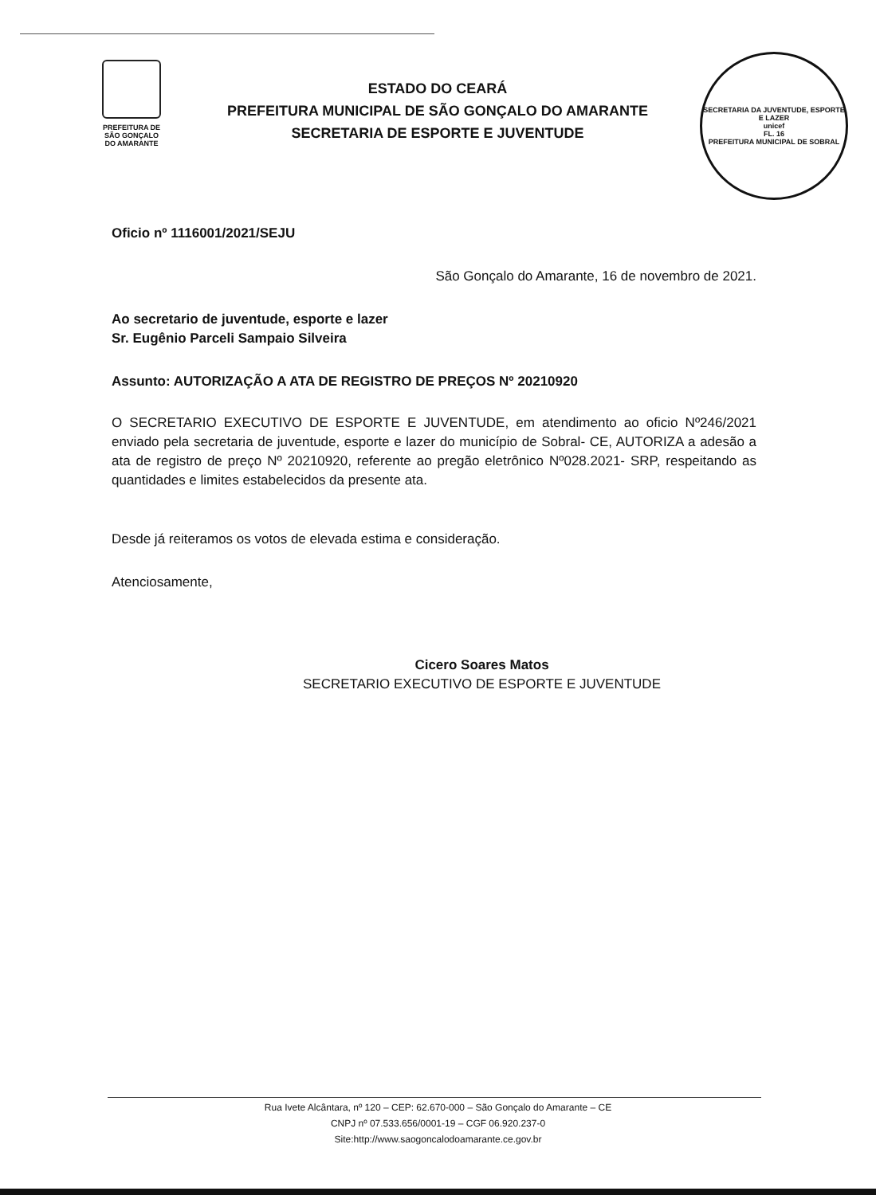PREFEITURA DE
SÃO GONÇALO
DO AMARANTE
ESTADO DO CEARÁ
PREFEITURA MUNICIPAL DE SÃO GONÇALO DO AMARANTE
SECRETARIA DE ESPORTE E JUVENTUDE
SECRETARIA DA JUVENTUDE, ESPORTE E LAZER
unicef
FL. 16
PREFEITURA MUNICIPAL DE SOBRAL
Oficio nº 1116001/2021/SEJU
São Gonçalo do Amarante, 16 de novembro de 2021.
Ao secretario de juventude, esporte e lazer
Sr. Eugênio Parceli Sampaio Silveira
Assunto: AUTORIZAÇÃO A ATA DE REGISTRO DE PREÇOS Nº 20210920
O SECRETARIO EXECUTIVO DE ESPORTE E JUVENTUDE, em atendimento ao oficio Nº246/2021 enviado pela secretaria de juventude, esporte e lazer do município de Sobral- CE, AUTORIZA a adesão a ata de registro de preço Nº 20210920, referente ao pregão eletrônico Nº028.2021- SRP, respeitando as quantidades e limites estabelecidos da presente ata.
Desde já reiteramos os votos de elevada estima e consideração.
Atenciosamente,
Cicero Soares Matos
SECRETARIO EXECUTIVO DE ESPORTE E JUVENTUDE
Rua Ivete Alcântara, nº 120 – CEP: 62.670-000 – São Gonçalo do Amarante – CE
CNPJ nº 07.533.656/0001-19 – CGF 06.920.237-0
Site:http://www.saogoncalodoamarante.ce.gov.br